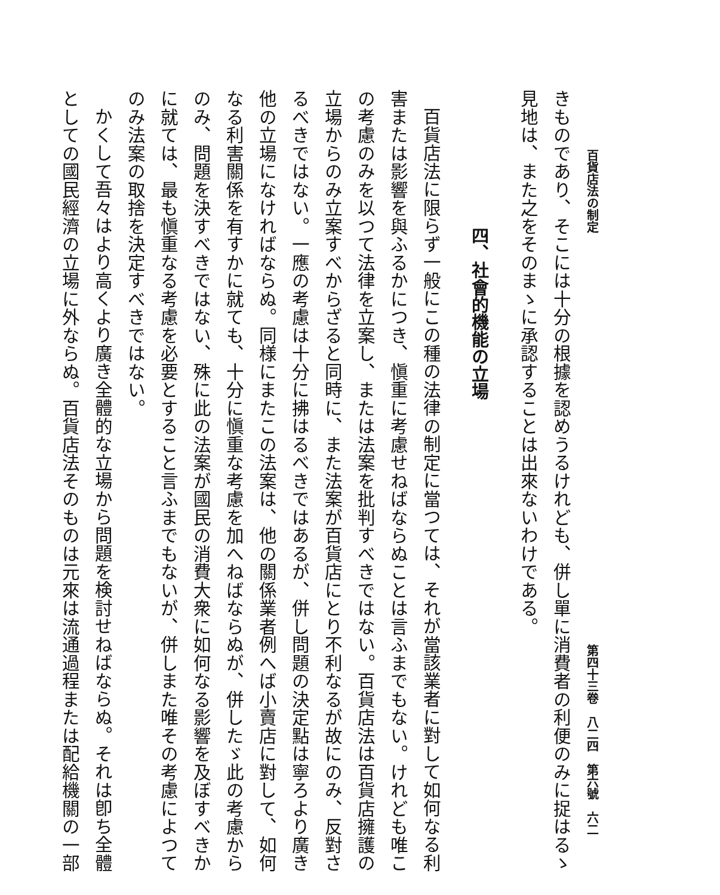百貨店法の制定 第四十三卷　八二四　第六號　六二
きものであり、そこには十分の根據を認めうるけれども、併し單に消費者の利便のみに捉はるゝ
見地は、また之をそのまゝに承認することは出來ないわけである。
四、社會的機能の立場
百貨店法に限らず一般にこの種の法律の制定に當つては、それが當該業者に對して如何なる利
害または影響を與ふるかにつき、愼重に考慮せねばならぬことは言ふまでもない。けれども唯こ
の考慮のみを以つて法律を立案し、または法案を批判すべきではない。百貨店法は百貨店擁護の
立場からのみ立案すべからざると同時に、また法案が百貨店にとり不利なるが故にのみ、反對さ
るべきではない。一應の考慮は十分に拂はるべきではあるが、併し問題の決定點は寧ろより廣き
他の立場になければならぬ。同様にまたこの法案は、他の關係業者例へば小賣店に對して、如何
なる利害關係を有すかに就ても、十分に愼重な考慮を加へねばならぬが、併したゞ此の考慮から
のみ、問題を決すべきではない、殊に此の法案が國民の消費大衆に如何なる影響を及ぼすべきか
に就ては、最も愼重なる考慮を必要とすること言ふまでもないが、併しまた唯その考慮によつて
のみ法案の取捨を決定すべきではない。
かくして吾々はより高くより廣き全體的な立場から問題を検討せねばならぬ。それは卽ち全體
としての國民經濟の立場に外ならぬ。百貨店法そのものは元來は流通過程または配給機關の一部